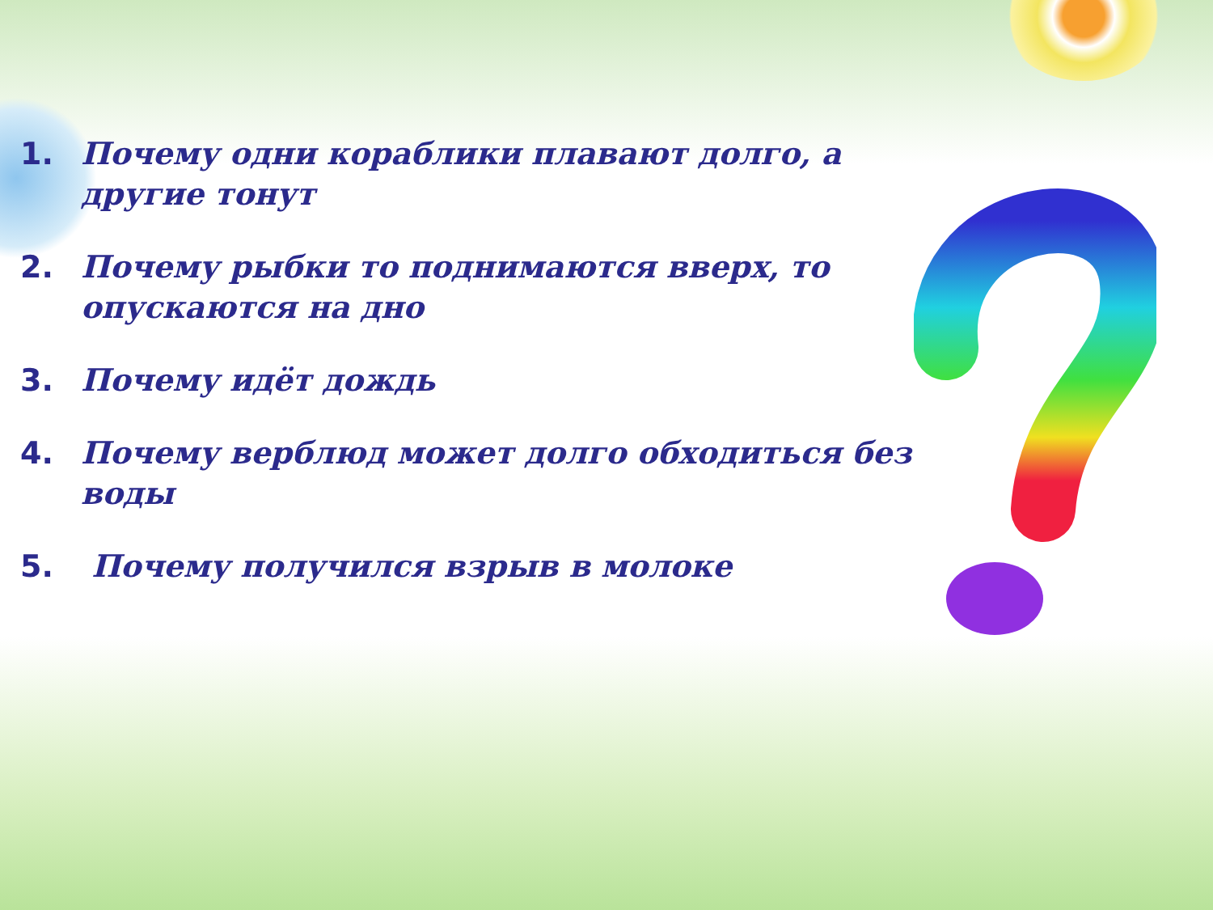1. Почему одни кораблики плавают долго, а другие тонут
2. Почему рыбки то поднимаются вверх, то опускаются на дно
3. Почему идёт дождь
4. Почему верблюд может долго обходиться без воды
5. Почему получился взрыв в молоке